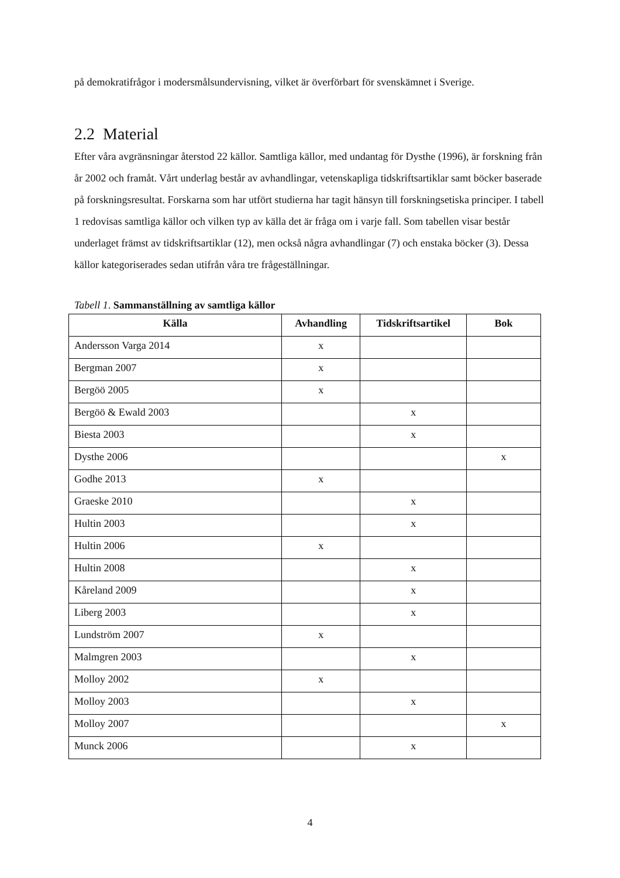på demokratifrågor i modersmålsundervisning, vilket är överförbart för svenskämnet i Sverige.
2.2 Material
Efter våra avgränsningar återstod 22 källor. Samtliga källor, med undantag för Dysthe (1996), är forskning från år 2002 och framåt. Vårt underlag består av avhandlingar, vetenskapliga tidskriftsartiklar samt böcker baserade på forskningsresultat. Forskarna som har utfört studierna har tagit hänsyn till forskningsetiska principer. I tabell 1 redovisas samtliga källor och vilken typ av källa det är fråga om i varje fall. Som tabellen visar består underlaget främst av tidskriftsartiklar (12), men också några avhandlingar (7) och enstaka böcker (3). Dessa källor kategoriserades sedan utifrån våra tre frågeställningar.
Tabell 1. Sammanställning av samtliga källor
| Källa | Avhandling | Tidskriftsartikel | Bok |
| --- | --- | --- | --- |
| Andersson Varga 2014 | x | | |
| Bergman 2007 | x | | |
| Bergöö 2005 | x | | |
| Bergöö & Ewald 2003 | | x | |
| Biesta 2003 | | x | |
| Dysthe 2006 | | | x |
| Godhe 2013 | x | | |
| Graeske 2010 | | x | |
| Hultin 2003 | | x | |
| Hultin 2006 | x | | |
| Hultin 2008 | | x | |
| Kåreland 2009 | | x | |
| Liberg 2003 | | x | |
| Lundström 2007 | x | | |
| Malmgren 2003 | | x | |
| Molloy 2002 | x | | |
| Molloy 2003 | | x | |
| Molloy 2007 | | | x |
| Munck 2006 | | x | |
4